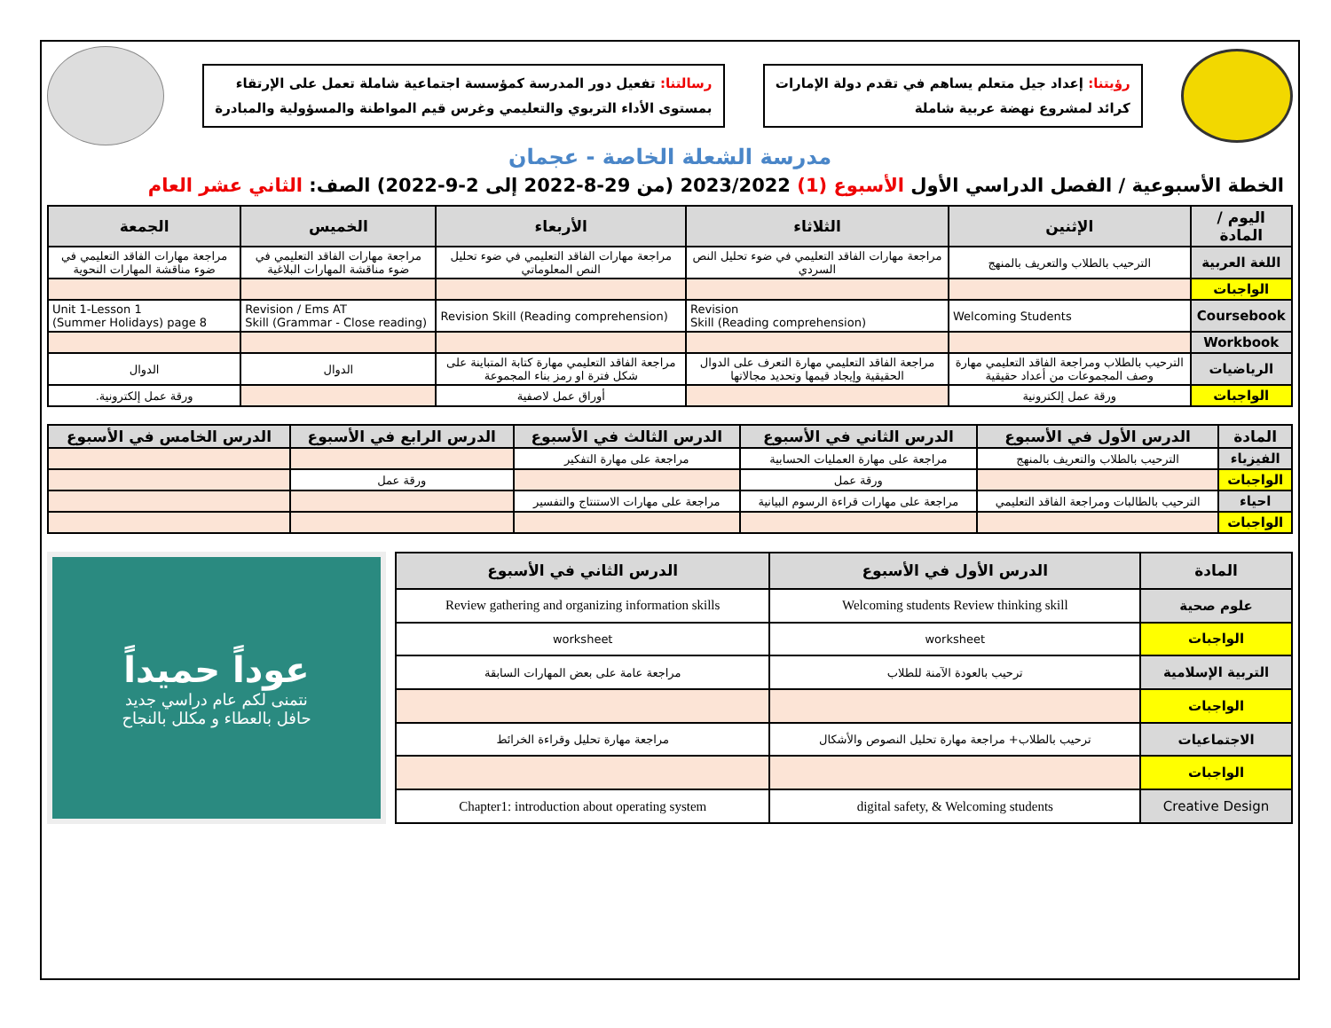رؤيتنا: إعداد جيل متعلم يساهم في تقدم دولة الإمارات
كرائد لمشروع نهضة عربية شاملة
رسالتنا: تفعيل دور المدرسة كمؤسسة اجتماعية شاملة تعمل على الإرتقاء
بمستوى الأداء التربوي والتعليمي وغرس قيم المواطنة والمسؤولية والمبادرة
مدرسة الشعلة الخاصة - عجمان
الخطة الأسبوعية / الفصل الدراسي الأول الأسبوع (1) 2023/2022 (من 29-8-2022 إلى 2-9-2022) الصف: الثاني عشر العام
| اليوم / المادة | الإثنين | الثلاثاء | الأربعاء | الخميس | الجمعة |
| --- | --- | --- | --- | --- | --- |
| اللغة العربية | الترحيب بالطلاب والتعريف بالمنهج | مراجعة مهارات الفاقد التعليمي في ضوء تحليل النص السردي | مراجعة مهارات الفاقد التعليمي في ضوء تحليل النص المعلوماتي | مراجعة مهارات الفاقد التعليمي في ضوء مناقشة المهارات البلاغية | مراجعة مهارات الفاقد التعليمي في ضوء مناقشة المهارات النحوية |
| الواجبات | | | | | |
| Coursebook | Welcoming Students | Revision Skill (Reading comprehension) | Revision Skill (Reading comprehension) | Revision / Ems AT Skill (Grammar - Close reading) | Unit 1-Lesson 1 (Summer Holidays) page 8 |
| Workbook | | | | | |
| الرياضيات | الترحيب بالطلاب ومراجعة الفاقد التعليمي مهارة وصف المجموعات من أعداد حقيقية | مراجعة الفاقد التعليمي مهارة التعرف على الدوال الحقيقية وإيجاد قيمها وتحديد مجالاتها | مراجعة الفاقد التعليمي مهارة كتابة المتباينة على شكل فترة او رمز بناء المجموعة | الدوال | الدوال |
| الواجبات | ورقة عمل إلكترونية | | أوراق عمل لاصفية | | ورقة عمل إلكترونية. |
| المادة | الدرس الأول في الأسبوع | الدرس الثاني في الأسبوع | الدرس الثالث في الأسبوع | الدرس الرابع في الأسبوع | الدرس الخامس في الأسبوع |
| --- | --- | --- | --- | --- | --- |
| الفيزياء | الترحيب بالطلاب والتعريف بالمنهج | مراجعة على مهارة العمليات الحسابية | مراجعة على مهارة التفكير | | |
| الواجبات | | ورقة عمل | | ورقة عمل | |
| احياء | الترحيب بالطالبات ومراجعة الفاقد التعليمي | مراجعة على مهارات قراءة الرسوم البيانية | مراجعة على مهارات الاستنتاج والتفسير | | |
| الواجبات | | | | | |
| المادة | الدرس الأول في الأسبوع | الدرس الثاني في الأسبوع |
| --- | --- | --- |
| علوم صحية | Welcoming students Review thinking skill | Review gathering and organizing information skills |
| الواجبات | worksheet | worksheet |
| التربية الإسلامية | ترحيب بالعودة الآمنة للطلاب | مراجعة عامة على بعض المهارات السابقة |
| الواجبات | | |
| الاجتماعيات | ترحيب بالطلاب+ مراجعة مهارة تحليل النصوص والأشكال | مراجعة مهارة تحليل وقراءة الخرائط |
| الواجبات | | |
| Creative Design | digital safety, & Welcoming students | Chapter1: introduction about operating system |
عوداً حميداً
نتمنى لكم عام دراسي جديد
حافل بالعطاء و مكلل بالنجاح